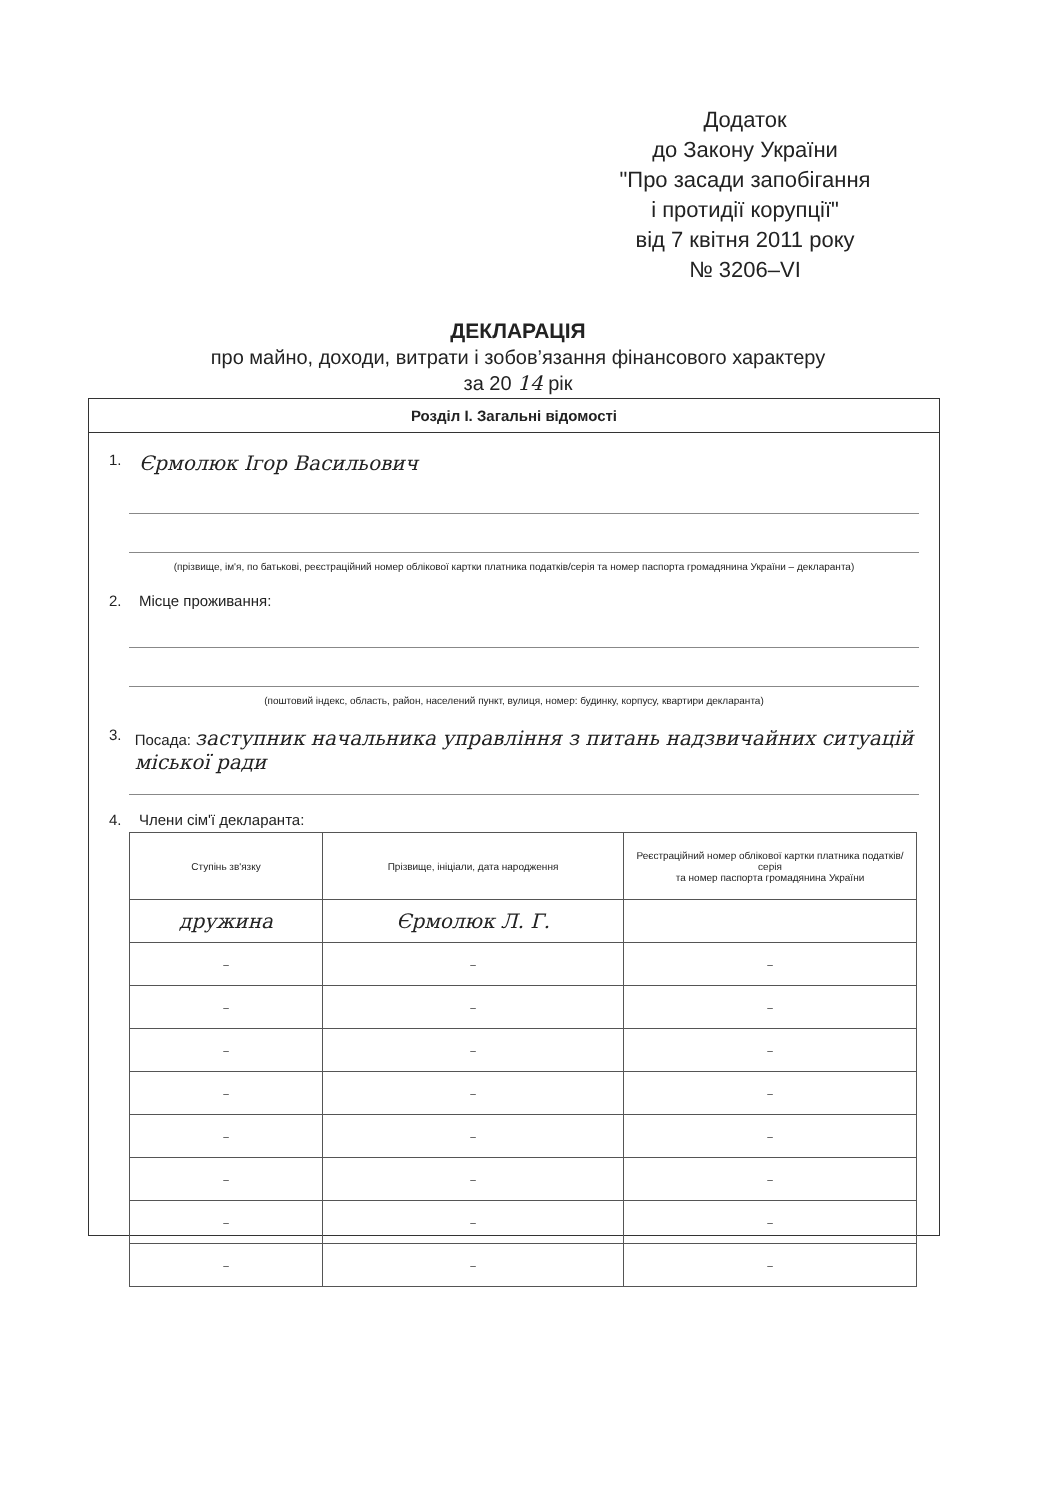Додаток
до Закону України
"Про засади запобігання
і протидії корупції"
від 7 квітня 2011 року
№ 3206–VI
ДЕКЛАРАЦІЯ
про майно, доходи, витрати і зобов’язання фінансового характеру
за 20 14 рік
Розділ І. Загальні відомості
1. Єрмолюк Ігор Васильович
(прізвище, ім'я, по батькові, реєстраційний номер облікової картки платника податків/серія та номер паспорта громадянина України – декларанта)
2. Місце проживання:
(поштовий індекс, область, район, населений пункт, вулиця, номер: будинку, корпусу, квартири декларанта)
3. Посада: заступник начальника управління з питань надзвичайних ситуацій міської ради
4. Члени сім'ї декларанта:
| Ступінь зв'язку | Прізвище, ініціали, дата народження | Реєстраційний номер облікової картки платника податків/ серія та номер паспорта громадянина України |
| --- | --- | --- |
| дружина | Єрмолюк Л. Г. | |
| – | – | – |
| – | – | – |
| – | – | – |
| – | – | – |
| – | – | – |
| – | – | – |
| – | – | – |
| – | – | – |